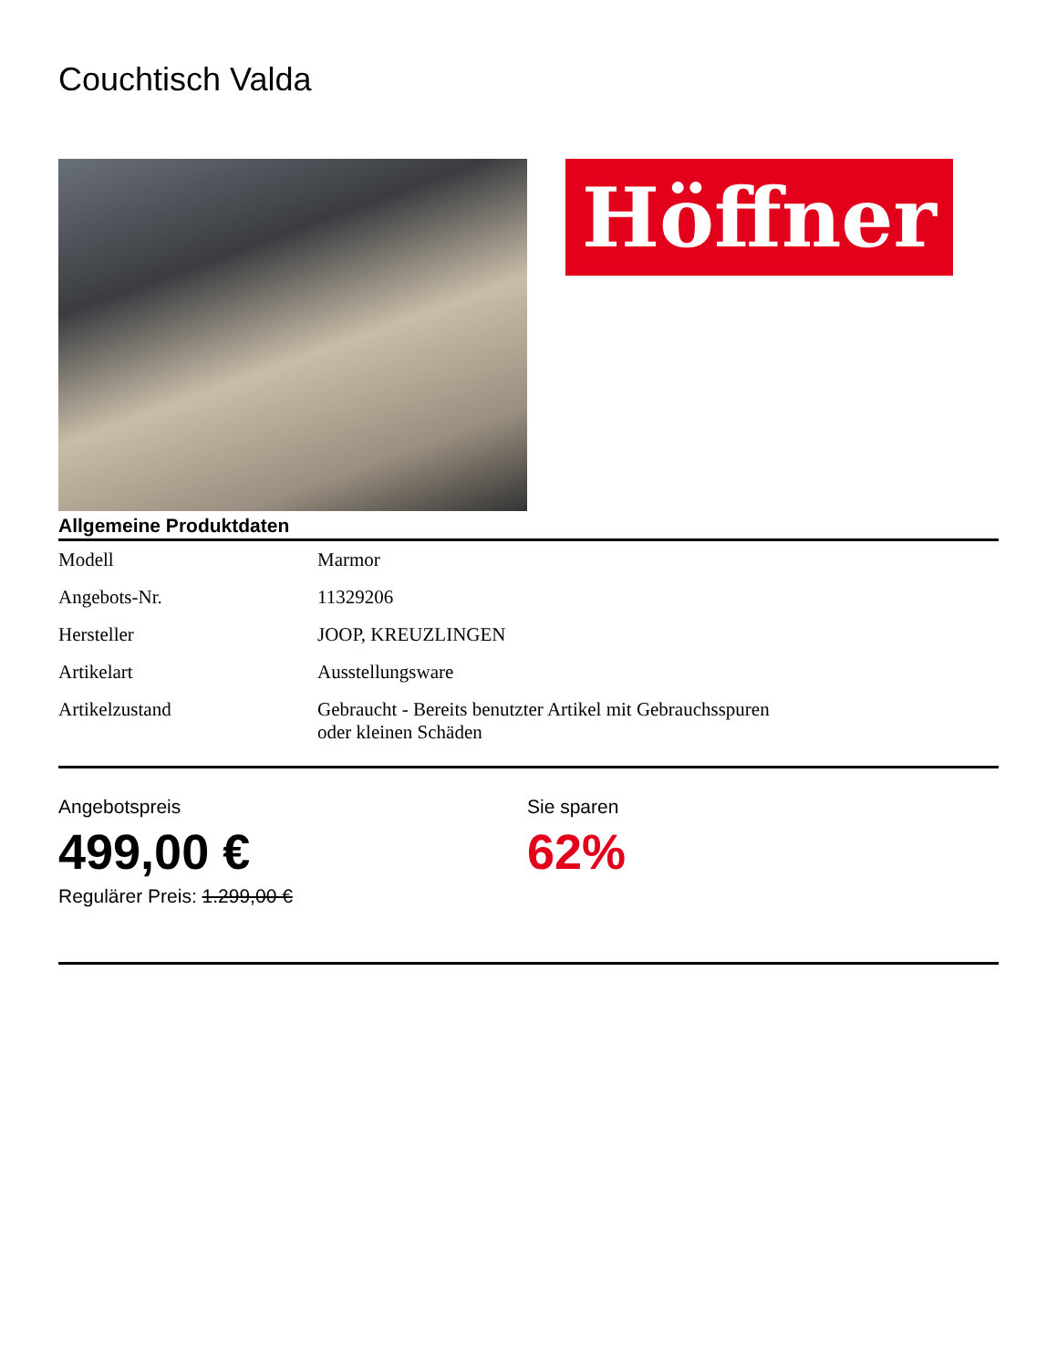Couchtisch Valda
Höffner
Allgemeine Produktdaten
| Modell | Marmor |
| Angebots-Nr. | 11329206 |
| Hersteller | JOOP, KREUZLINGEN |
| Artikelart | Ausstellungsware |
| Artikelzustand | Gebraucht - Bereits benutzter Artikel mit Gebrauchsspuren oder kleinen Schäden |
Angebotspreis
499,00 €
Regulärer Preis: 1.299,00 €
Sie sparen
62%